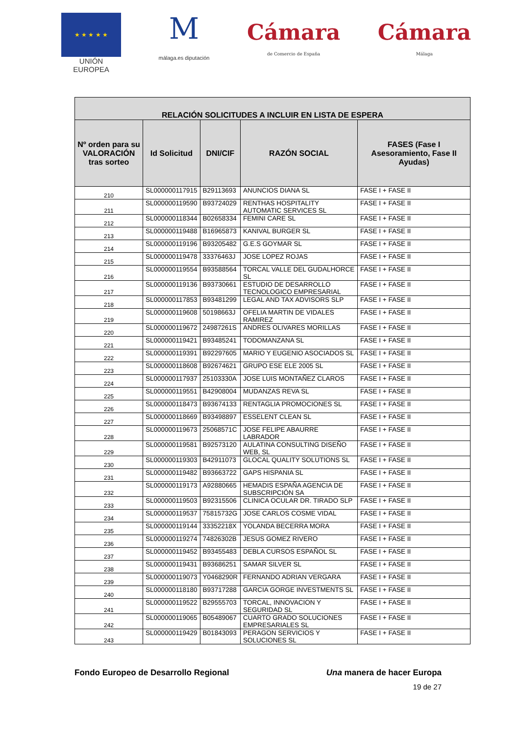★ ★ ★ ★ ★
UNIÓN EUROPEA
M
málaga.es diputación
Cámara
de Comercio de España
Cámara
Málaga
| RELACIÓN SOLICITUDES A INCLUIR EN LISTA DE ESPERA | | | | |
| --- | --- | --- | --- | --- |
| Nº orden para su VALORACIÓN tras sorteo | Id Solicitud | DNI/CIF | RAZÓN SOCIAL | FASES (Fase I Asesoramiento, Fase II Ayudas) |
| 210 | SL000000117915 | B29113693 | ANUNCIOS DIANA SL | FASE I + FASE II |
| 211 | SL000000119590 | B93724029 | RENTHAS HOSPITALITY AUTOMATIC SERVICES SL | FASE I + FASE II |
| 212 | SL000000118344 | B02658334 | FEMINI CARE SL | FASE I + FASE II |
| 213 | SL000000119488 | B16965873 | KANIVAL BURGER SL | FASE I + FASE II |
| 214 | SL000000119196 | B93205482 | G.E.S GOYMAR SL | FASE I + FASE II |
| 215 | SL000000119478 | 33376463J | JOSE LOPEZ ROJAS | FASE I + FASE II |
| 216 | SL000000119554 | B93588564 | TORCAL VALLE DEL GUDALHORCE SL | FASE I + FASE II |
| 217 | SL000000119136 | B93730661 | ESTUDIO DE DESARROLLO TECNOLOGICO EMPRESARIAL | FASE I + FASE II |
| 218 | SL000000117853 | B93481299 | LEGAL AND TAX ADVISORS SLP | FASE I + FASE II |
| 219 | SL000000119608 | 50198663J | OFELIA MARTIN DE VIDALES RAMIREZ | FASE I + FASE II |
| 220 | SL000000119672 | 24987261S | ANDRES OLIVARES MORILLAS | FASE I + FASE II |
| 221 | SL000000119421 | B93485241 | TODOMANZANA SL | FASE I + FASE II |
| 222 | SL000000119391 | B92297605 | MARIO Y EUGENIO ASOCIADOS SL | FASE I + FASE II |
| 223 | SL000000118608 | B92674621 | GRUPO ESE ELE 2005 SL | FASE I + FASE II |
| 224 | SL000000117937 | 25103330A | JOSE LUIS MONTAÑEZ CLAROS | FASE I + FASE II |
| 225 | SL000000119551 | B42908004 | MUDANZAS REVA SL | FASE I + FASE II |
| 226 | SL000000118473 | B93674133 | RENTAGLIA PROMOCIONES SL | FASE I + FASE II |
| 227 | SL000000118669 | B93498897 | ESSELENT CLEAN SL | FASE I + FASE II |
| 228 | SL000000119673 | 25068571C | JOSE FELIPE ABAURRE LABRADOR | FASE I + FASE II |
| 229 | SL000000119581 | B92573120 | AULATINA CONSULTING DISEÑO WEB, SL | FASE I + FASE II |
| 230 | SL000000119303 | B42911073 | GLOCAL QUALITY SOLUTIONS SL | FASE I + FASE II |
| 231 | SL000000119482 | B93663722 | GAPS HISPANIA SL | FASE I + FASE II |
| 232 | SL000000119173 | A92880665 | HEMADIS ESPAÑA AGENCIA DE SUBSCRIPCIÓN SA | FASE I + FASE II |
| 233 | SL000000119503 | B92315506 | CLINICA OCULAR DR. TIRADO SLP | FASE I + FASE II |
| 234 | SL000000119537 | 75815732G | JOSE CARLOS COSME VIDAL | FASE I + FASE II |
| 235 | SL000000119144 | 33352218X | YOLANDA BECERRA MORA | FASE I + FASE II |
| 236 | SL000000119274 | 74826302B | JESUS GOMEZ RIVERO | FASE I + FASE II |
| 237 | SL000000119452 | B93455483 | DEBLA CURSOS ESPAÑOL SL | FASE I + FASE II |
| 238 | SL000000119431 | B93686251 | SAMAR SILVER SL | FASE I + FASE II |
| 239 | SL000000119073 | Y0468290R | FERNANDO ADRIAN VERGARA | FASE I + FASE II |
| 240 | SL000000118180 | B93717288 | GARCIA GORGE INVESTMENTS SL | FASE I + FASE II |
| 241 | SL000000119522 | B29555703 | TORCAL, INNOVACION Y SEGURIDAD SL | FASE I + FASE II |
| 242 | SL000000119065 | B05489067 | CUARTO GRADO SOLUCIONES EMPRESARIALES SL | FASE I + FASE II |
| 243 | SL000000119429 | B01843093 | PERAGON SERVICIOS Y SOLUCIONES SL | FASE I + FASE II |
Fondo Europeo de Desarrollo Regional Una manera de hacer Europa
19 de 27